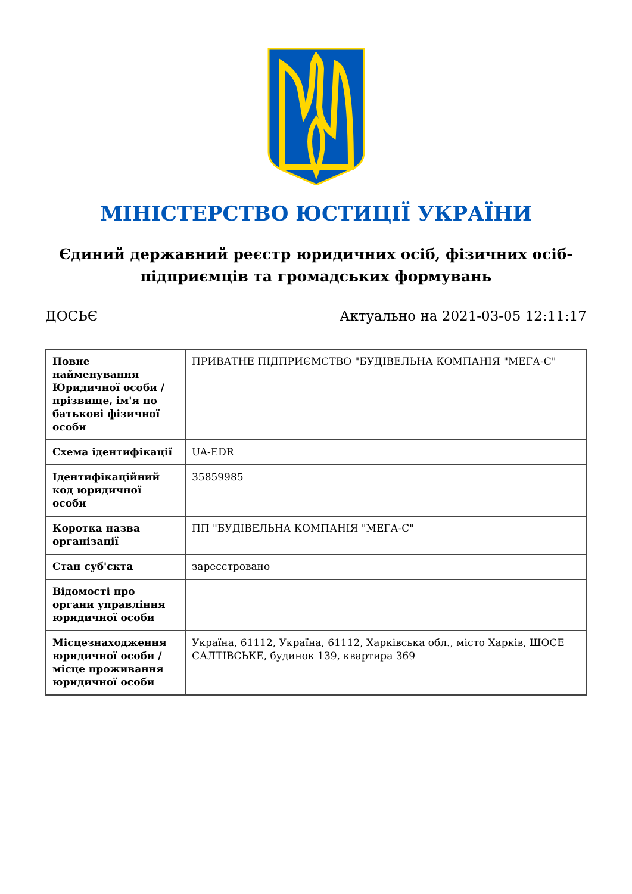МІНІСТЕРСТВО ЮСТИЦІЇ УКРАЇНИ
Єдиний державний реєстр юридичних осіб, фізичних осіб-підприємців та громадських формувань
ДОСЬЄ Актуально на 2021-03-05 12:11:17
| Повне найменування Юридичної особи / прізвище, ім'я по батькові фізичної особи | ПРИВАТНЕ ПІДПРИЄМСТВО "БУДІВЕЛЬНА КОМПАНІЯ "МЕГА-С" |
| Схема ідентифікації | UA-EDR |
| Ідентифікаційний код юридичної особи | 35859985 |
| Коротка назва організації | ПП "БУДІВЕЛЬНА КОМПАНІЯ "МЕГА-С" |
| Стан суб'єкта | зареєстровано |
| Відомості про органи управління юридичної особи | |
| Місцезнаходження юридичної особи / місце проживання юридичної особи | Україна, 61112, Україна, 61112, Харківська обл., місто Харків, ШОСЕ САЛТІВСЬКЕ, будинок 139, квартира 369 |